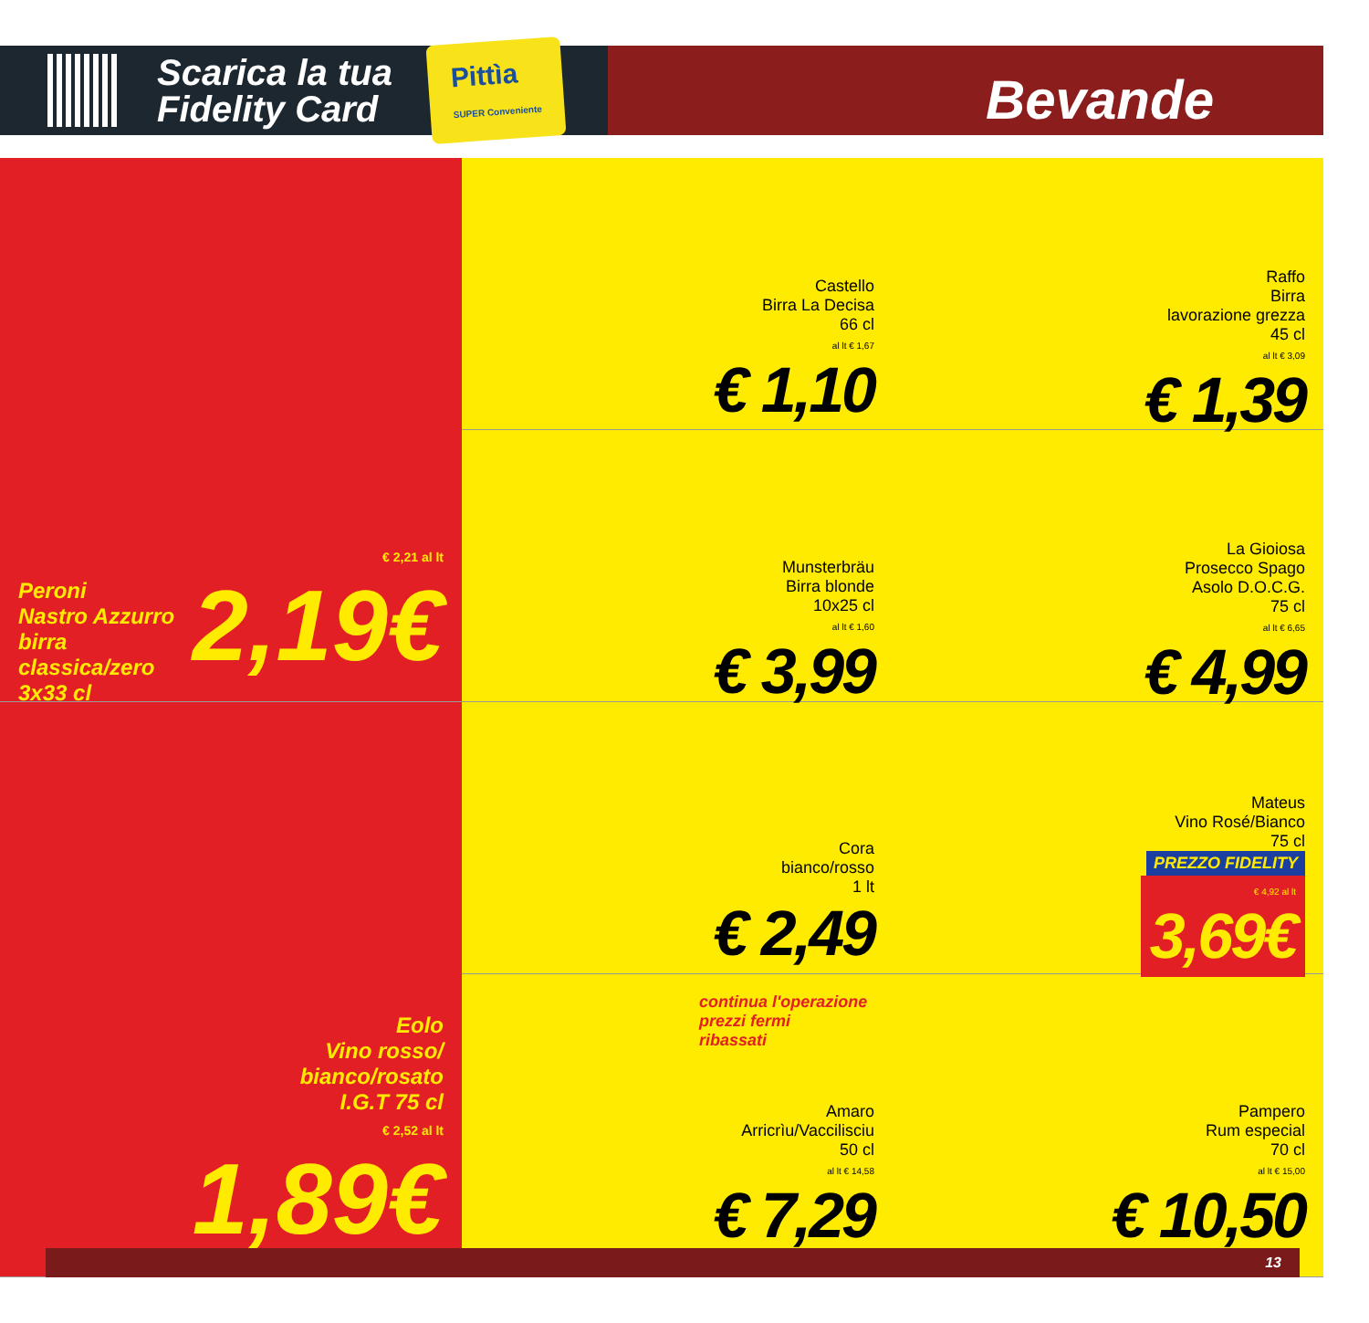Scarica la tua
Fidelity Card
Pittìa
SUPER Conveniente
Bevande
Peroni
Nastro Azzurro
birra
classica/zero
3x33 cl
€ 2,21 al lt
2,19€
Castello
Birra La Decisa
66 cl
al lt € 1,67
€ 1,10
Raffo
Birra
lavorazione grezza
45 cl
al lt € 3,09
€ 1,39
Munsterbräu
Birra blonde
10x25 cl
al lt € 1,60
€ 3,99
La Gioiosa
Prosecco Spago
Asolo D.O.C.G.
75 cl
al lt € 6,65
€ 4,99
Cora
bianco/rosso
1 lt
€ 2,49
Mateus
Vino Rosé/Bianco
75 cl
PREZZO FIDELITY
€ 4,92 al lt
3,69€
Eolo
Vino rosso/
bianco/rosato
I.G.T 75 cl
€ 2,52 al lt
1,89€
continua l'operazione
prezzi fermi
ribassati
Amaro
Arricrìu/Vaccilisciu
50 cl
al lt € 14,58
€ 7,29
Pampero
Rum especial
70 cl
al lt € 15,00
€ 10,50
13